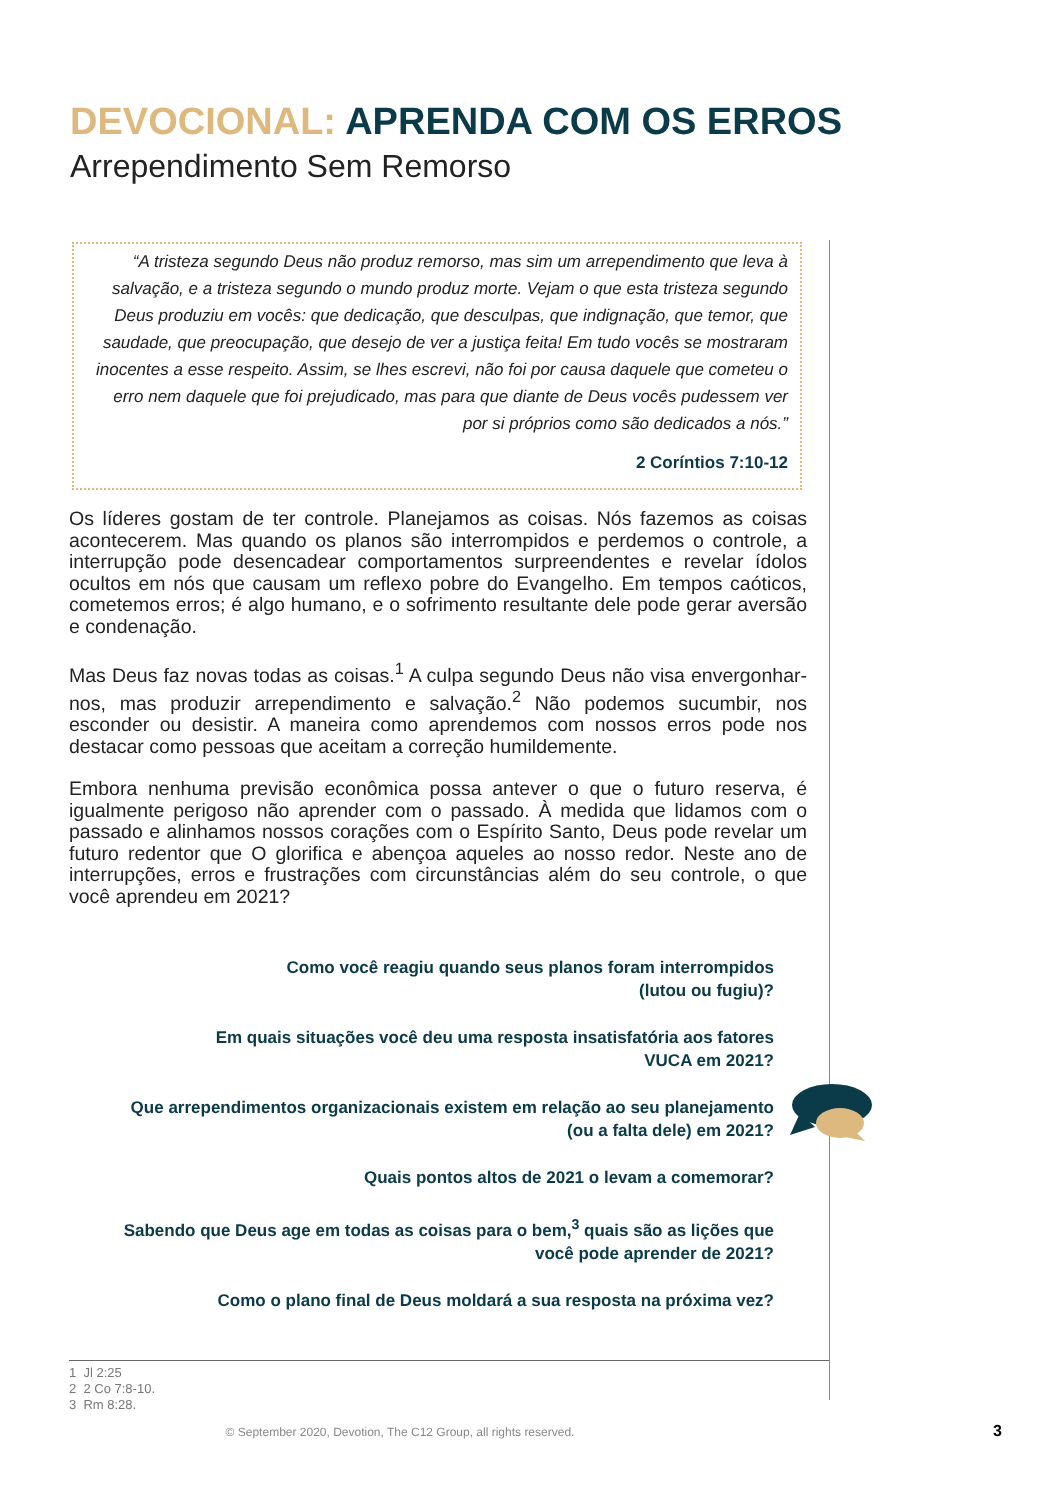DEVOCIONAL: APRENDA COM OS ERROS
Arrependimento Sem Remorso
“A tristeza segundo Deus não produz remorso, mas sim um arrependimento que leva à salvação, e a tristeza segundo o mundo produz morte. Vejam o que esta tristeza segundo Deus produziu em vocês: que dedicação, que desculpas, que indignação, que temor, que saudade, que preocupação, que desejo de ver a justiça feita! Em tudo vocês se mostraram inocentes a esse respeito. Assim, se lhes escrevi, não foi por causa daquele que cometeu o erro nem daquele que foi prejudicado, mas para que diante de Deus vocês pudessem ver por si próprios como são dedicados a nós.”
2 Coríntios 7:10-12
Os líderes gostam de ter controle. Planejamos as coisas. Nós fazemos as coisas acontecerem. Mas quando os planos são interrompidos e perdemos o controle, a interrupção pode desencadear comportamentos surpreendentes e revelar ídolos ocultos em nós que causam um reflexo pobre do Evangelho. Em tempos caóticos, cometemos erros; é algo humano, e o sofrimento resultante dele pode gerar aversão e condenação.
Mas Deus faz novas todas as coisas.<sup>1</sup> A culpa segundo Deus não visa envergonhar-nos, mas produzir arrependimento e salvação.<sup>2</sup> Não podemos sucumbir, nos esconder ou desistir. A maneira como aprendemos com nossos erros pode nos destacar como pessoas que aceitam a correção humildemente.
Embora nenhuma previsão econômica possa antever o que o futuro reserva, é igualmente perigoso não aprender com o passado. À medida que lidamos com o passado e alinhamos nossos corações com o Espírito Santo, Deus pode revelar um futuro redentor que O glorifica e abençoa aqueles ao nosso redor. Neste ano de interrupções, erros e frustrações com circunstâncias além do seu controle, o que você aprendeu em 2021?
Como você reagiu quando seus planos foram interrompidos
(lutou ou fugiu)?
Em quais situações você deu uma resposta insatisfatória aos fatores
VUCA em 2021?
Que arrependimentos organizacionais existem em relação ao seu planejamento
(ou a falta dele) em 2021?
Quais pontos altos de 2021 o levam a comemorar?
Sabendo que Deus age em todas as coisas para o bem,<sup>3</sup> quais são as lições que
você pode aprender de 2021?
Como o plano final de Deus moldará a sua resposta na próxima vez?
1 Jl 2:25
2 2 Co 7:8-10.
3 Rm 8:28.
© September 2020, Devotion, The C12 Group, all rights reserved. 3